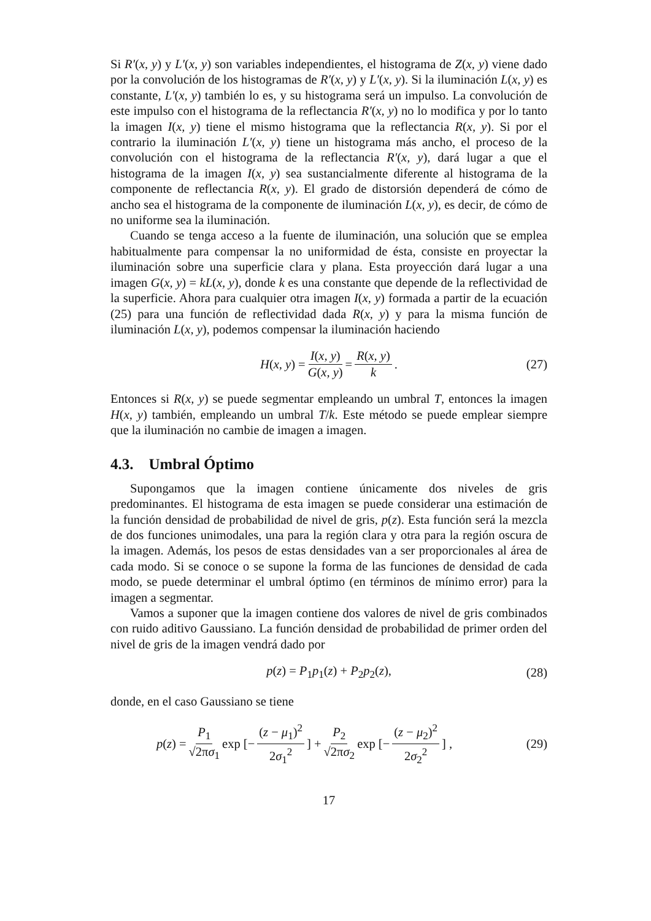Si R′(x, y) y L′(x, y) son variables independientes, el histograma de Z(x, y) viene dado por la convolución de los histogramas de R′(x, y) y L′(x, y). Si la iluminación L(x, y) es constante, L′(x, y) también lo es, y su histograma será un impulso. La convolución de este impulso con el histograma de la reflectancia R′(x, y) no lo modifica y por lo tanto la imagen I(x, y) tiene el mismo histograma que la reflectancia R(x, y). Si por el contrario la iluminación L′(x, y) tiene un histograma más ancho, el proceso de la convolución con el histograma de la reflectancia R′(x, y), dará lugar a que el histograma de la imagen I(x, y) sea sustancialmente diferente al histograma de la componente de reflectancia R(x, y). El grado de distorsión dependerá de cómo de ancho sea el histograma de la componente de iluminación L(x, y), es decir, de cómo de no uniforme sea la iluminación.
Cuando se tenga acceso a la fuente de iluminación, una solución que se emplea habitualmente para compensar la no uniformidad de ésta, consiste en proyectar la iluminación sobre una superficie clara y plana. Esta proyección dará lugar a una imagen G(x, y) = kL(x, y), donde k es una constante que depende de la reflectividad de la superficie. Ahora para cualquier otra imagen I(x, y) formada a partir de la ecuación (25) para una función de reflectividad dada R(x, y) y para la misma función de iluminación L(x, y), podemos compensar la iluminación haciendo
H(x, y) = I(x, y) G(x, y) = R(x, y) k. (27)
Entonces si R(x, y) se puede segmentar empleando un umbral T, entonces la imagen H(x, y) también, empleando un umbral T/k. Este método se puede emplear siempre que la iluminación no cambie de imagen a imagen.
4.3. Umbral Óptimo
Supongamos que la imagen contiene únicamente dos niveles de gris predominantes. El histograma de esta imagen se puede considerar una estimación de la función densidad de probabilidad de nivel de gris, p(z). Esta función será la mezcla de dos funciones unimodales, una para la región clara y otra para la región oscura de la imagen. Además, los pesos de estas densidades van a ser proporcionales al área de cada modo. Si se conoce o se supone la forma de las funciones de densidad de cada modo, se puede determinar el umbral óptimo (en términos de mínimo error) para la imagen a segmentar.
Vamos a suponer que la imagen contiene dos valores de nivel de gris combinados con ruido aditivo Gaussiano. La función densidad de probabilidad de primer orden del nivel de gris de la imagen vendrá dado por
p(z) = P<sub>1</sub>p<sub>1</sub>(z) + P<sub>2</sub>p<sub>2</sub>(z), (28)
donde, en el caso Gaussiano se tiene
p(z) = P<sub>1</sub> √2πσ<sub>1</sub> exp [− (z − μ<sub>1</sub>)<sup>2</sup> 2σ<sub>1</sub><sup>2</sup>] + P<sub>2</sub> √2πσ<sub>2</sub> exp [− (z − μ<sub>2</sub>)<sup>2</sup> 2σ<sub>2</sub><sup>2</sup>] , (29)
17